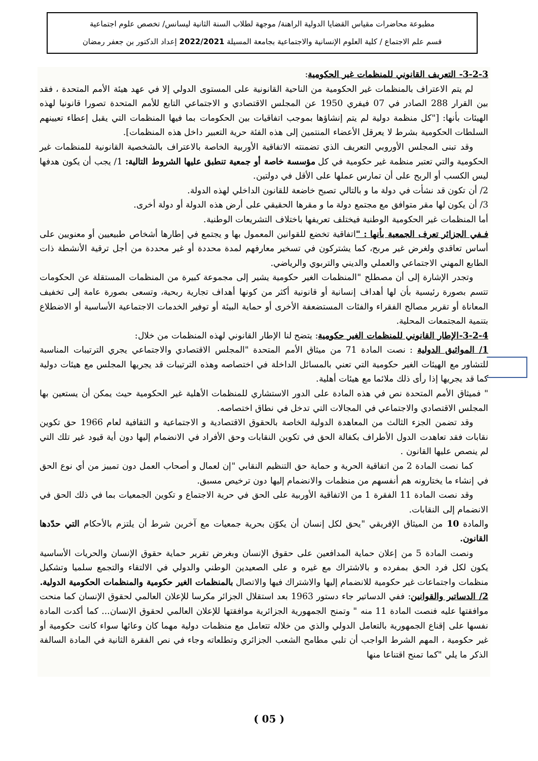مطبوعة محاضرات مقياس القضايا الدولية الراهنة/ موجهة لطلاب السنة الثانية ليسانس/ تخصص علوم اجتماعية
قسم علم الاجتماع / كلية العلوم الإنسانية والاجتماعية بجامعة المسيلة 2022/2021 إعداد الدكتور بن جعفر رمضان
3-2-3- التعريف القانوني للمنظمات غير الحكومية:
لم يتم الاعتراف بالمنظمات غير الحكومية من الناحية القانونية على المستوى الدولي إلا في عهد هيئة الأمم المتحدة ، فقد بين القرار 288 الصادر في 07 فيفري 1950 عن المجلس الاقتصادي و الاجتماعي التابع للأمم المتحدة تصورا قانونيا لهذه الهيئات بأنها: ["كل منظمة دولية لم يتم إنشاؤها بموجب اتفاقيات بين الحكومات بما فيها المنظمات التي يقبل إعطاء تعيينهم السلطات الحكومية بشرط لا يعرقل الأعضاء المنتمين إلى هذه الفئة حرية التعبير داخل هذه المنظمات].
وقد تبنى المجلس الأوروبي التعريف الذي تضمنته الاتفاقية الأوربية الخاصة بالاعتراف بالشخصية القانونية للمنظمات غير الحكومية والتي تعتبر منظمة غير حكومية في كل مؤسسة خاصة أو جمعية تنطبق عليها الشروط التالية: 1/ يجب أن يكون هدفها ليس الكسب أو الربح على أن تمارس عملها على الأقل في دولتين.
2/ أن تكون قد نشأت في دولة ما و بالتالي تصبح خاضعة للقانون الداخلي لهذه الدولة.
3/ أن يكون لها مقر متوافق مع مجتمع دولة ما و مقرها الحقيقي على أرض هذه الدولة أو دولة أخرى.
أما المنظمات غير الحكومية الوطنية فيختلف تعريفها باختلاف التشريعات الوطنية.
فـفي الجزائر تعرف الجمعية بأنها : "اتفاقية تخضع للقوانين المعمول بها و يجتمع في إطارها أشخاص طبيعيين أو معنويين على أساس تعاقدي ولغرض غير مربح، كما يشتركون في تسخير معارفهم لمدة محددة أو غير محددة من أجل ترقية الأنشطة ذات الطابع المهني الاجتماعي والعملي والديني والتربوي والرياضي.
وتجدر الإشارة إلى أن مصطلح "المنظمات الغير حكومية يشير إلى مجموعة كبيرة من المنظمات المستقلة عن الحكومات تتسم بصورة رئيسية بأن لها أهداف إنسانية أو قانونية أكثر من كونها أهداف تجارية ربحية، وتسعى بصورة عامة إلى تخفيف المعاناة أو تقرير مصالح الفقراء والفئات المستضعفة الأخرى أو حماية البيئة أو توفير الخدمات الاجتماعية الأساسية أو الاضطلاع بتنمية المجتمعات المحلية.
3-2-4-الإطار القانوني للمنظمات الغير حكومية: يتضح لنا الإطار القانوني لهذه المنظمات من خلال:
1/ المواثيق الدولية : نصت المادة 71 من ميثاق الأمم المتحدة "المجلس الاقتصادي والاجتماعي يجري الترتيبات المناسبة للتشاور مع الهيئات الغير حكومية التي تعني بالمسائل الداخلة في اختصاصه وهذه الترتيبات قد يجريها المجلس مع هيئات دولية كما قد يجريها إذا رأى ذلك ملائما مع هيئات أهلية.
" فميثاق الأمم المتحدة نص في هذه المادة على الدور الاستشاري للمنظمات الأهلية غير الحكومية حيث يمكن أن يستعين بها المجلس الاقتصادي والاجتماعي في المجالات التي تدخل في نطاق اختصاصه.
وقد تضمن الجزء الثالث من المعاهدة الدولية الخاصة بالحقوق الاقتصادية و الاجتماعية و الثقافية لعام 1966 حق تكوين نقابات فقد تعاهدت الدول الأطراف بكفالة الحق في تكوين النقابات وحق الأفراد في الانضمام إليها دون أية قيود غير تلك التي لم ينصص عليها القانون .
كما نصت المادة 2 من اتفاقية الحرية و حماية حق التنظيم النقابي "إن لعمال و أصحاب العمل دون تمييز من أي نوع الحق في إنشاء ما يختارونه هم أنفسهم من منظمات والانضمام إليها دون ترخيص مسبق.
وقد نصت المادة 11 الفقرة 1 من الاتفاقية الأوربية على الحق في حرية الاجتماع و تكوين الجمعيات بما في ذلك الحق في الانضمام إلى النقابات.
والمادة 10 من الميثاق الإفريقي "يحق لكل إنسان أن يكوّن بحرية جمعيات مع آخرين شرط أن يلتزم بالأحكام التي حدّدها القانون.
ونصت المادة 5 من إعلان حماية المدافعين على حقوق الإنسان وبغرض تقرير حماية حقوق الإنسان والحريات الأساسية يكون لكل فرد الحق بمفرده و بالاشتراك مع غيره و على الصعيدين الوطني والدولي في الالتقاء والتجمع سلميا وتشكيل منظمات واجتماعات غير حكومية للانضمام إليها والاشتراك فيها والاتصال بالمنظمات الغير حكومية والمنظمات الحكومية الدولية.
2/ الدساتير والقوانين: ففي الدساتير جاء دستور 1963 بعد استقلال الجزائر مكرسا للإعلان العالمي لحقوق الإنسان كما منحت موافقتها عليه فنصت المادة 11 منه " وتمنح الجمهورية الجزائرية موافقتها للإعلان العالمي لحقوق الإنسان... كما أكدت المادة نفسها على إقناع الجمهورية بالتعامل الدولي والذي من خلاله تتعامل مع منظمات دولية مهما كان وعائها سواء كانت حكومية أو غير حكومية ، المهم الشرط الواجب أن تلبي مطامح الشعب الجزائري وتطلعاته وجاء في نص الفقرة الثانية في المادة السالفة الذكر ما يلي "كما تمنح اقتناعا منها
( 05 )